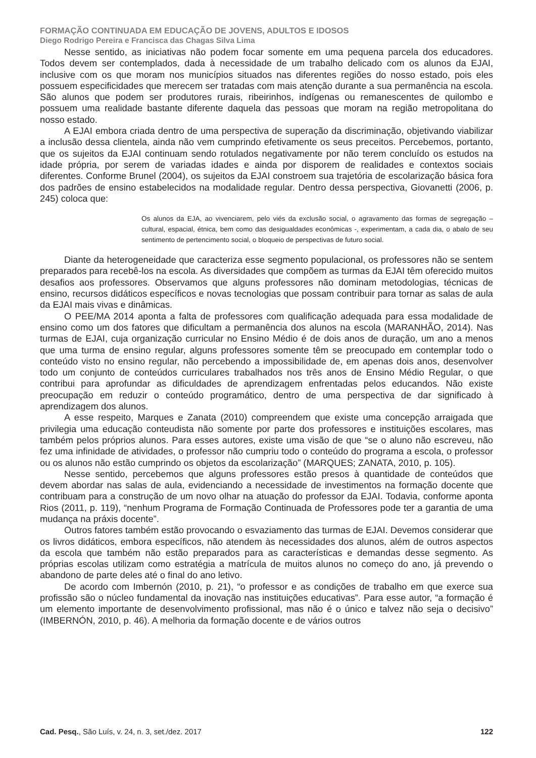FORMAÇÃO CONTINUADA EM EDUCAÇÃO DE JOVENS, ADULTOS E IDOSOS
Diego Rodrigo Pereira e Francisca das Chagas Silva Lima
Nesse sentido, as iniciativas não podem focar somente em uma pequena parcela dos educadores. Todos devem ser contemplados, dada à necessidade de um trabalho delicado com os alunos da EJAI, inclusive com os que moram nos municípios situados nas diferentes regiões do nosso estado, pois eles possuem especificidades que merecem ser tratadas com mais atenção durante a sua permanência na escola. São alunos que podem ser produtores rurais, ribeirinhos, indígenas ou remanescentes de quilombo e possuem uma realidade bastante diferente daquela das pessoas que moram na região metropolitana do nosso estado.
A EJAI embora criada dentro de uma perspectiva de superação da discriminação, objetivando viabilizar a inclusão dessa clientela, ainda não vem cumprindo efetivamente os seus preceitos. Percebemos, portanto, que os sujeitos da EJAI continuam sendo rotulados negativamente por não terem concluído os estudos na idade própria, por serem de variadas idades e ainda por disporem de realidades e contextos sociais diferentes. Conforme Brunel (2004), os sujeitos da EJAI constroem sua trajetória de escolarização básica fora dos padrões de ensino estabelecidos na modalidade regular. Dentro dessa perspectiva, Giovanetti (2006, p. 245) coloca que:
Os alunos da EJA, ao vivenciarem, pelo viés da exclusão social, o agravamento das formas de segregação – cultural, espacial, étnica, bem como das desigualdades econômicas -, experimentam, a cada dia, o abalo de seu sentimento de pertencimento social, o bloqueio de perspectivas de futuro social.
Diante da heterogeneidade que caracteriza esse segmento populacional, os professores não se sentem preparados para recebê-los na escola. As diversidades que compõem as turmas da EJAI têm oferecido muitos desafios aos professores. Observamos que alguns professores não dominam metodologias, técnicas de ensino, recursos didáticos específicos e novas tecnologias que possam contribuir para tornar as salas de aula da EJAI mais vivas e dinâmicas.
O PEE/MA 2014 aponta a falta de professores com qualificação adequada para essa modalidade de ensino como um dos fatores que dificultam a permanência dos alunos na escola (MARANHÃO, 2014). Nas turmas de EJAI, cuja organização curricular no Ensino Médio é de dois anos de duração, um ano a menos que uma turma de ensino regular, alguns professores somente têm se preocupado em contemplar todo o conteúdo visto no ensino regular, não percebendo a impossibilidade de, em apenas dois anos, desenvolver todo um conjunto de conteúdos curriculares trabalhados nos três anos de Ensino Médio Regular, o que contribui para aprofundar as dificuldades de aprendizagem enfrentadas pelos educandos. Não existe preocupação em reduzir o conteúdo programático, dentro de uma perspectiva de dar significado à aprendizagem dos alunos.
A esse respeito, Marques e Zanata (2010) compreendem que existe uma concepção arraigada que privilegia uma educação conteudista não somente por parte dos professores e instituições escolares, mas também pelos próprios alunos. Para esses autores, existe uma visão de que “se o aluno não escreveu, não fez uma infinidade de atividades, o professor não cumpriu todo o conteúdo do programa a escola, o professor ou os alunos não estão cumprindo os objetos da escolarização” (MARQUES; ZANATA, 2010, p. 105).
Nesse sentido, percebemos que alguns professores estão presos à quantidade de conteúdos que devem abordar nas salas de aula, evidenciando a necessidade de investimentos na formação docente que contribuam para a construção de um novo olhar na atuação do professor da EJAI. Todavia, conforme aponta Rios (2011, p. 119), “nenhum Programa de Formação Continuada de Professores pode ter a garantia de uma mudança na práxis docente”.
Outros fatores também estão provocando o esvaziamento das turmas de EJAI. Devemos considerar que os livros didáticos, embora específicos, não atendem às necessidades dos alunos, além de outros aspectos da escola que também não estão preparados para as características e demandas desse segmento. As próprias escolas utilizam como estratégia a matrícula de muitos alunos no começo do ano, já prevendo o abandono de parte deles até o final do ano letivo.
De acordo com Imbernón (2010, p. 21), “o professor e as condições de trabalho em que exerce sua profissão são o núcleo fundamental da inovação nas instituições educativas”. Para esse autor, “a formação é um elemento importante de desenvolvimento profissional, mas não é o único e talvez não seja o decisivo” (IMBERNÓN, 2010, p. 46). A melhoria da formação docente e de vários outros
Cad. Pesq., São Luís, v. 24, n. 3, set./dez. 2017 122